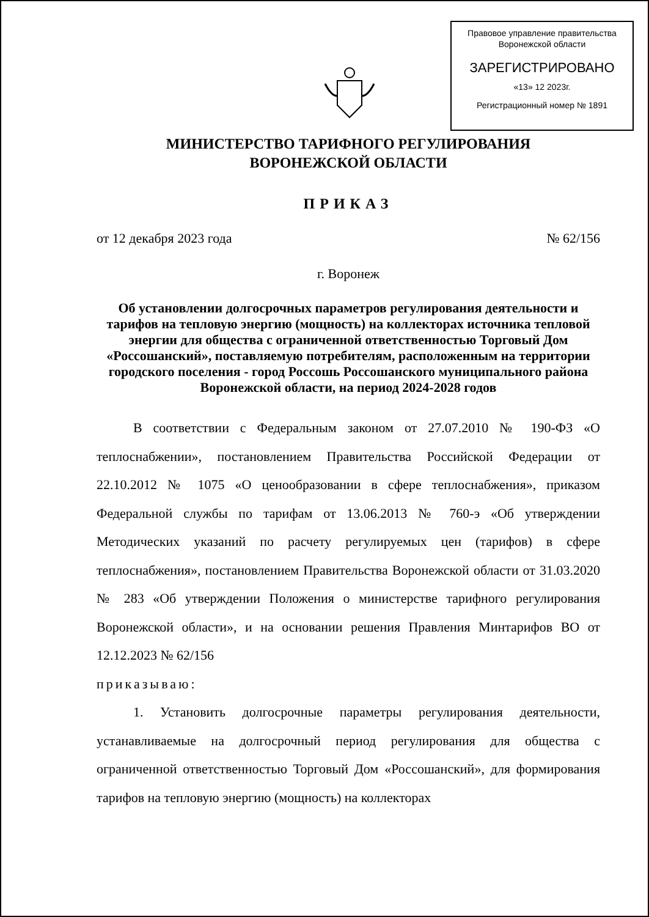Правовое управление правительства
Воронежской области
ЗАРЕГИСТРИРОВАНО
«13» 12 2023г.
Регистрационный номер № 1891
МИНИСТЕРСТВО ТАРИФНОГО РЕГУЛИРОВАНИЯ
ВОРОНЕЖСКОЙ ОБЛАСТИ
ПРИКАЗ
от 12 декабря 2023 года № 62/156
г. Воронеж
Об установлении долгосрочных параметров регулирования деятельности и тарифов на тепловую энергию (мощность) на коллекторах источника тепловой энергии для общества с ограниченной ответственностью Торговый Дом «Россошанский», поставляемую потребителям, расположенным на территории городского поселения - город Россошь Россошанского муниципального района Воронежской области, на период 2024-2028 годов
В соответствии с Федеральным законом от 27.07.2010 № 190-ФЗ «О теплоснабжении», постановлением Правительства Российской Федерации от 22.10.2012 № 1075 «О ценообразовании в сфере теплоснабжения», приказом Федеральной службы по тарифам от 13.06.2013 № 760-э «Об утверждении Методических указаний по расчету регулируемых цен (тарифов) в сфере теплоснабжения», постановлением Правительства Воронежской области от 31.03.2020 № 283 «Об утверждении Положения о министерстве тарифного регулирования Воронежской области», и на основании решения Правления Минтарифов ВО от 12.12.2023 № 62/156
приказываю:
1. Установить долгосрочные параметры регулирования деятельности, устанавливаемые на долгосрочный период регулирования для общества с ограниченной ответственностью Торговый Дом «Россошанский», для формирования тарифов на тепловую энергию (мощность) на коллекторах